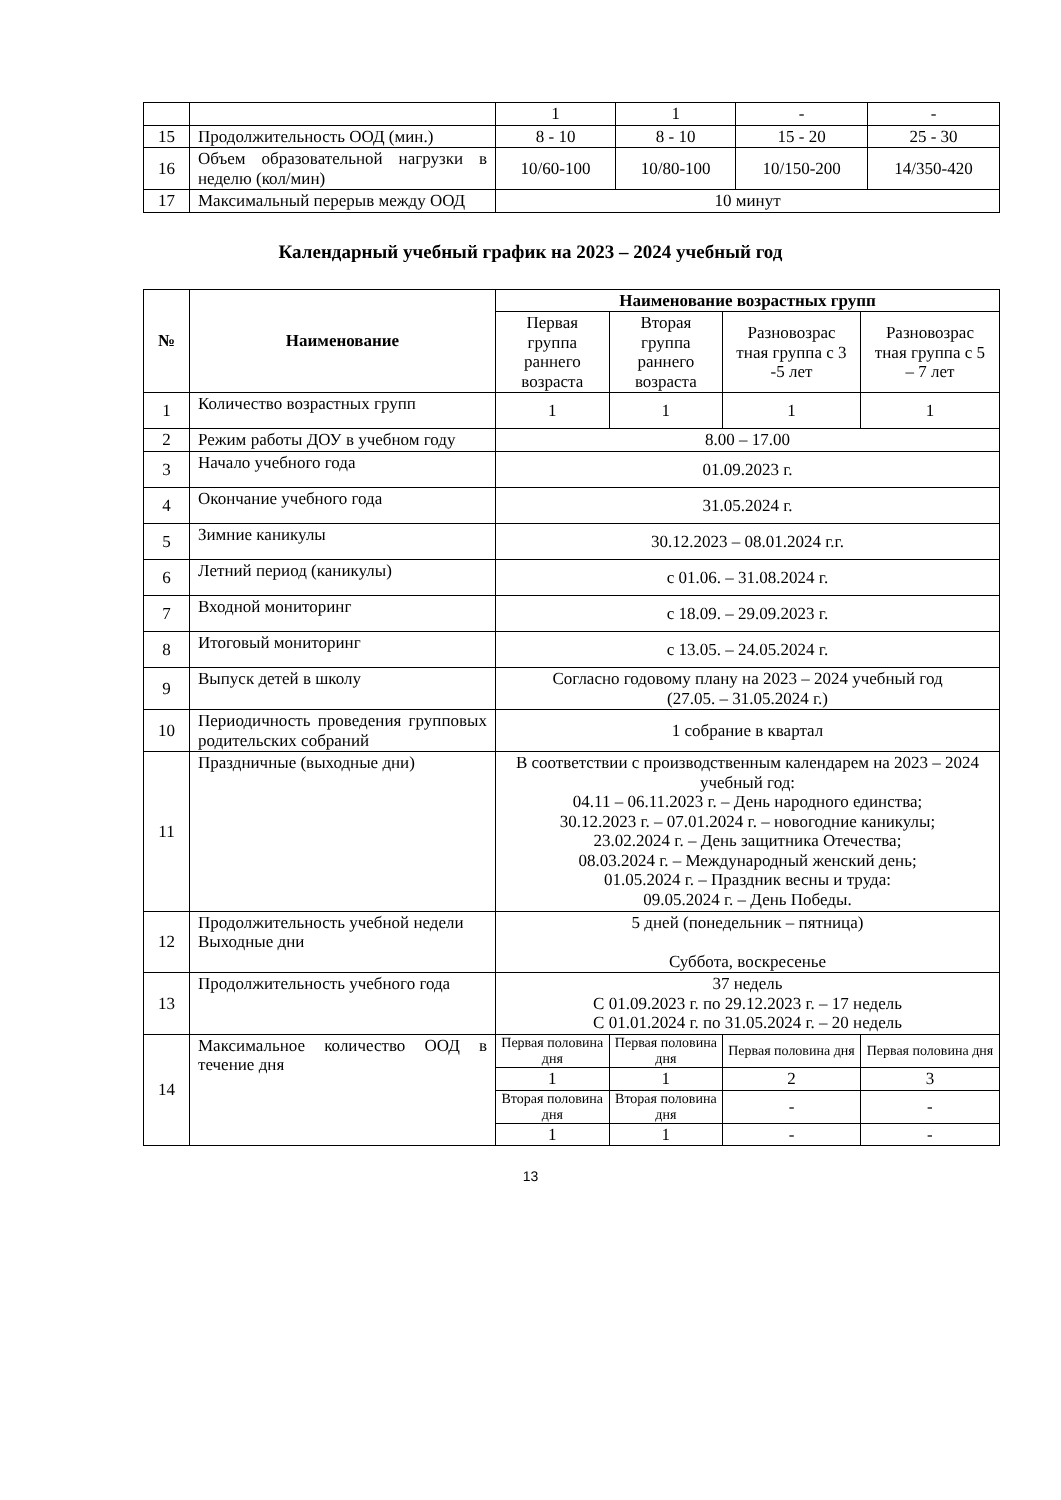| | | 1 | 1 | - | - |
| 15 | Продолжительность ООД (мин.) | 8 - 10 | 8 - 10 | 15 - 20 | 25 - 30 |
| 16 | Объем образовательной нагрузки в неделю (кол/мин) | 10/60-100 | 10/80-100 | 10/150-200 | 14/350-420 |
| 17 | Максимальный перерыв между ООД | 10 минут | | | |
Календарный учебный график на 2023 – 2024 учебный год
| № | Наименование | Наименование возрастных групп | | | |
| --- | --- | --- | --- | --- | --- |
| | | Первая группа раннего возраста | Вторая группа раннего возраста | Разновозрас тная группа с 3 -5 лет | Разновозрас тная группа с 5 – 7 лет |
| 1 | Количество возрастных групп | 1 | 1 | 1 | 1 |
| 2 | Режим работы ДОУ в учебном году | 8.00 – 17.00 | | | |
| 3 | Начало учебного года | 01.09.2023 г. | | | |
| 4 | Окончание учебного года | 31.05.2024 г. | | | |
| 5 | Зимние каникулы | 30.12.2023 – 08.01.2024 г.г. | | | |
| 6 | Летний период (каникулы) | с 01.06. – 31.08.2024 г. | | | |
| 7 | Входной мониторинг | с 18.09. – 29.09.2023 г. | | | |
| 8 | Итоговый мониторинг | с 13.05. – 24.05.2024 г. | | | |
| 9 | Выпуск детей в школу | Согласно годовому плану на 2023 – 2024 учебный год (27.05. – 31.05.2024 г.) | | | |
| 10 | Периодичность проведения групповых родительских собраний | 1 собрание в квартал | | | |
| 11 | Праздничные (выходные дни) | В соответствии с производственным календарем на 2023 – 2024 учебный год: 04.11 – 06.11.2023 г. – День народного единства; 30.12.2023 г. – 07.01.2024 г. – новогодние каникулы; 23.02.2024 г. – День защитника Отечества; 08.03.2024 г. – Международный женский день; 01.05.2024 г. – Праздник весны и труда: 09.05.2024 г. – День Победы. | | | |
| 12 | Продолжительность учебной недели Выходные дни | 5 дней (понедельник – пятница) Суббота, воскресенье | | | |
| 13 | Продолжительность учебного года | 37 недель С 01.09.2023 г. по 29.12.2023 г. – 17 недель С 01.01.2024 г. по 31.05.2024 г. – 20 недель | | | |
| 14 | Максимальное количество ООД в течение дня | Первая половина дня | Первая половина дня | Первая половина дня | Первая половина дня |
| | | 1 | 1 | 2 | 3 |
| | | Вторая половина дня | Вторая половина дня | - | - |
| | | 1 | 1 | - | - |
13